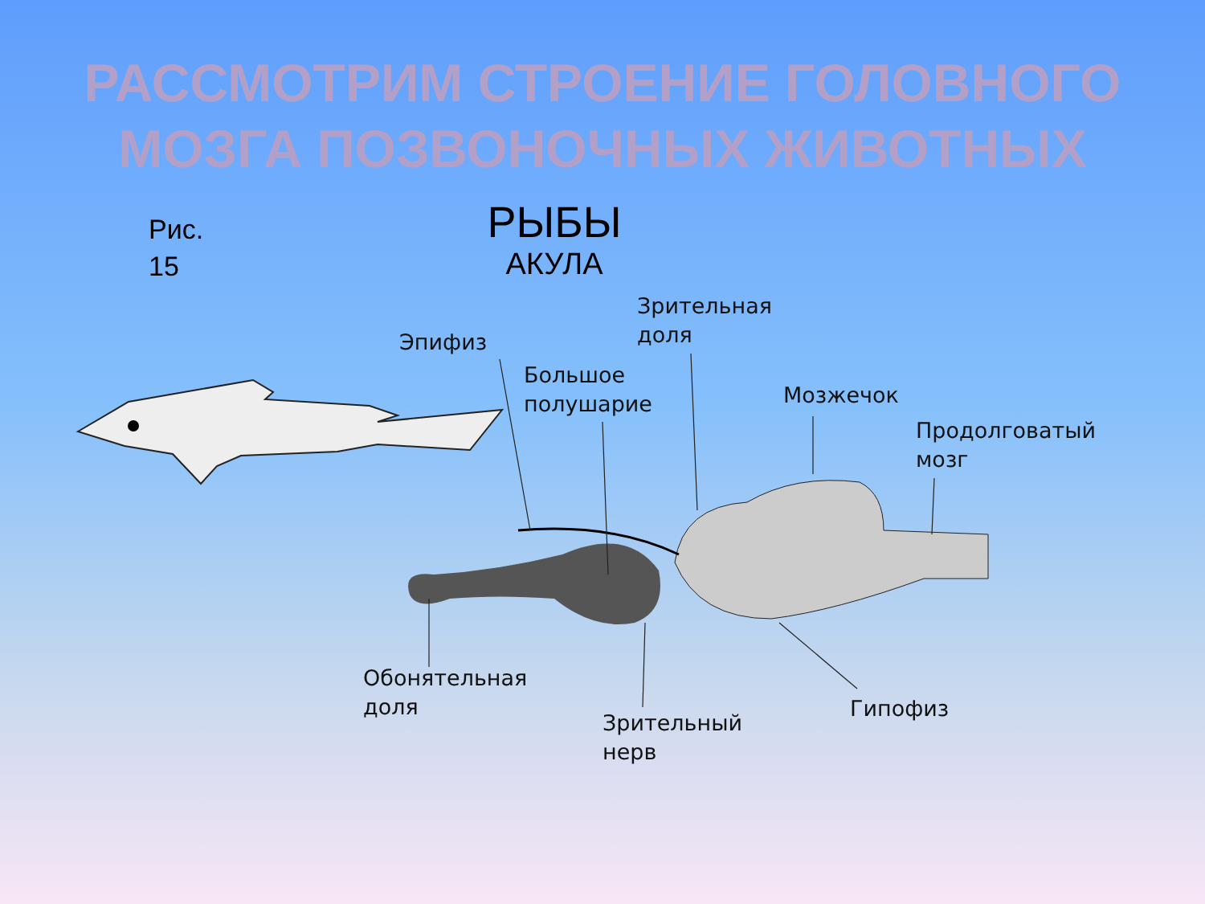РАССМОТРИМ СТРОЕНИЕ ГОЛОВНОГО
МОЗГА ПОЗВОНОЧНЫХ ЖИВОТНЫХ
Рис.
15
РЫБЫ
АКУЛА
Эпифиз
Зрительная
доля
Большое
полушарие
Мозжечок
Продолговатый
мозг
Обонятельная
доля
Зрительный
нерв
Гипофиз